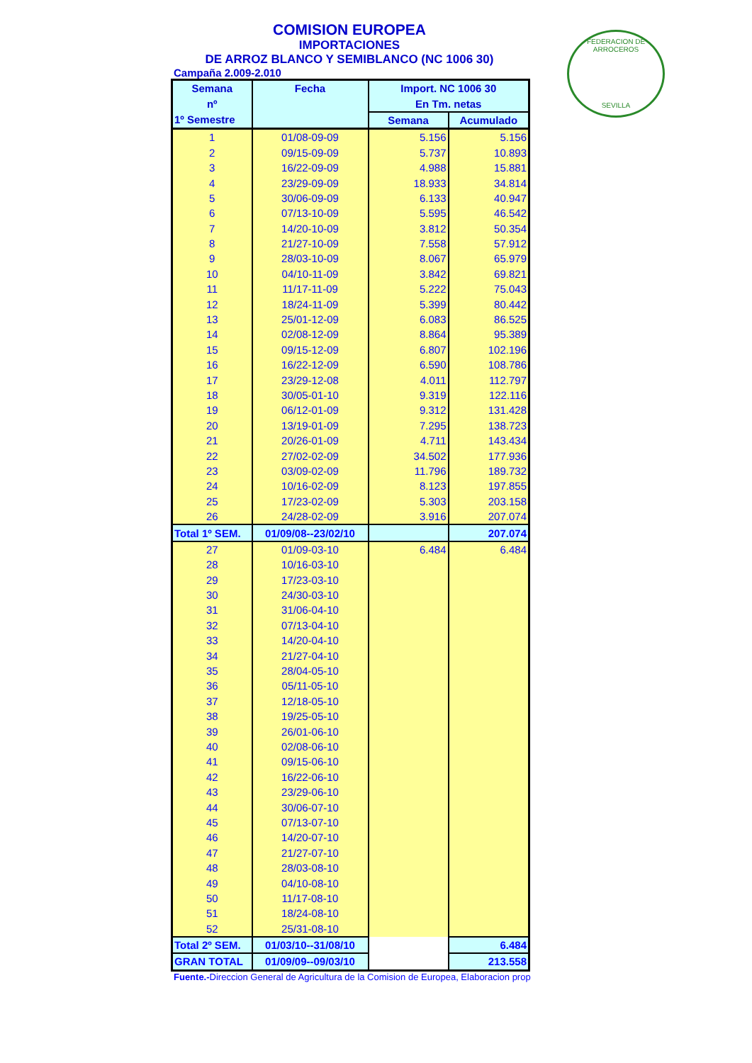FEDERACION DE ARROCEROS
SEVILLA
COMISION EUROPEA
IMPORTACIONES
DE ARROZ BLANCO Y SEMIBLANCO (NC 1006 30)
Campaña 2.009-2.010
| Semana | Fecha | Import. NC 1006 30 | |
| --- | --- | --- | --- |
| nº | | En Tm. netas | |
| 1º Semestre | | Semana | Acumulado |
| 1 | 01/08-09-09 | 5.156 | 5.156 |
| 2 | 09/15-09-09 | 5.737 | 10.893 |
| 3 | 16/22-09-09 | 4.988 | 15.881 |
| 4 | 23/29-09-09 | 18.933 | 34.814 |
| 5 | 30/06-09-09 | 6.133 | 40.947 |
| 6 | 07/13-10-09 | 5.595 | 46.542 |
| 7 | 14/20-10-09 | 3.812 | 50.354 |
| 8 | 21/27-10-09 | 7.558 | 57.912 |
| 9 | 28/03-10-09 | 8.067 | 65.979 |
| 10 | 04/10-11-09 | 3.842 | 69.821 |
| 11 | 11/17-11-09 | 5.222 | 75.043 |
| 12 | 18/24-11-09 | 5.399 | 80.442 |
| 13 | 25/01-12-09 | 6.083 | 86.525 |
| 14 | 02/08-12-09 | 8.864 | 95.389 |
| 15 | 09/15-12-09 | 6.807 | 102.196 |
| 16 | 16/22-12-09 | 6.590 | 108.786 |
| 17 | 23/29-12-08 | 4.011 | 112.797 |
| 18 | 30/05-01-10 | 9.319 | 122.116 |
| 19 | 06/12-01-09 | 9.312 | 131.428 |
| 20 | 13/19-01-09 | 7.295 | 138.723 |
| 21 | 20/26-01-09 | 4.711 | 143.434 |
| 22 | 27/02-02-09 | 34.502 | 177.936 |
| 23 | 03/09-02-09 | 11.796 | 189.732 |
| 24 | 10/16-02-09 | 8.123 | 197.855 |
| 25 | 17/23-02-09 | 5.303 | 203.158 |
| 26 | 24/28-02-09 | 3.916 | 207.074 |
| Total 1º SEM. | 01/09/08--23/02/10 | | 207.074 |
| 27 | 01/09-03-10 | 6.484 | 6.484 |
| 28 | 10/16-03-10 | | |
| 29 | 17/23-03-10 | | |
| 30 | 24/30-03-10 | | |
| 31 | 31/06-04-10 | | |
| 32 | 07/13-04-10 | | |
| 33 | 14/20-04-10 | | |
| 34 | 21/27-04-10 | | |
| 35 | 28/04-05-10 | | |
| 36 | 05/11-05-10 | | |
| 37 | 12/18-05-10 | | |
| 38 | 19/25-05-10 | | |
| 39 | 26/01-06-10 | | |
| 40 | 02/08-06-10 | | |
| 41 | 09/15-06-10 | | |
| 42 | 16/22-06-10 | | |
| 43 | 23/29-06-10 | | |
| 44 | 30/06-07-10 | | |
| 45 | 07/13-07-10 | | |
| 46 | 14/20-07-10 | | |
| 47 | 21/27-07-10 | | |
| 48 | 28/03-08-10 | | |
| 49 | 04/10-08-10 | | |
| 50 | 11/17-08-10 | | |
| 51 | 18/24-08-10 | | |
| 52 | 25/31-08-10 | | |
| Total 2º SEM. | 01/03/10--31/08/10 | | 6.484 |
| GRAN TOTAL | 01/09/09--09/03/10 | | 213.558 |
Fuente.-Direccion General de Agricultura de la Comision de Europea, Elaboracion prop